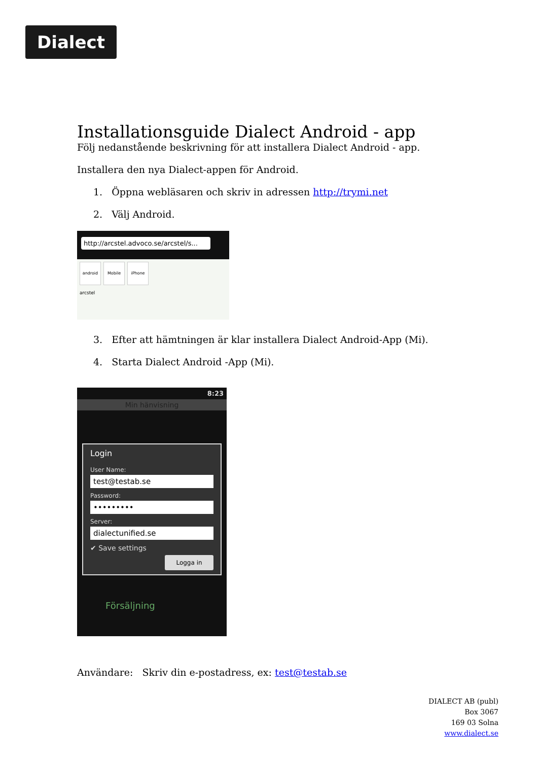Dialect
Installationsguide Dialect Android - app
Följ nedanstående beskrivning för att installera Dialect Android - app.
Installera den nya Dialect-appen för Android.
1. Öppna webläsaren och skriv in adressen http://trymi.net
2. Välj Android.
http://arcstel.advoco.se/arcstel/s...
android Mobile iPhone
arcstel
3. Efter att hämtningen är klar installera Dialect Android-App (Mi).
4. Starta Dialect Android -App (Mi).
8:23
Min hänvisning
Login
User Name:
test@testab.se
Password:
•••••••••
Server:
dialectunified.se
✔ Save settings
Logga in
Försäljning
Användare: Skriv din e-postadress, ex: test@testab.se
DIALECT AB (publ)
Box 3067
169 03 Solna
www.dialect.se